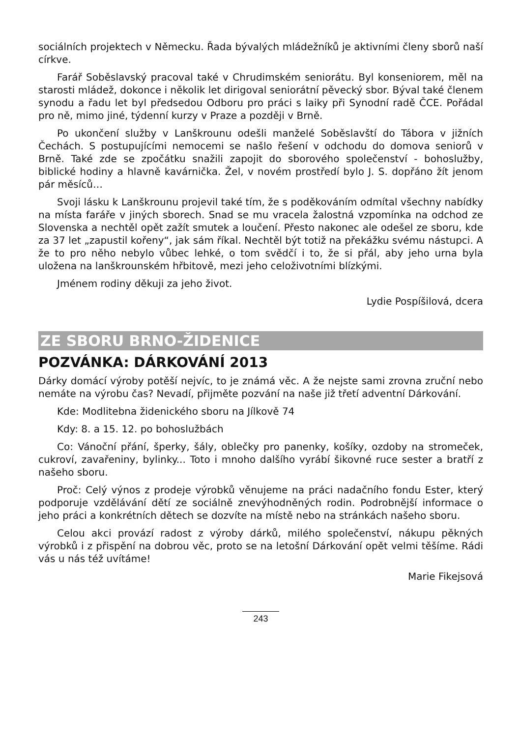sociálních projektech v Německu. Řada bývalých mládežníků je aktivními členy sborů naší církve.
Farář Soběslavský pracoval také v Chrudimském seniorátu. Byl konseniorem, měl na starosti mládež, dokonce i několik let dirigoval seniorátní pěvecký sbor. Býval také členem synodu a řadu let byl předsedou Odboru pro práci s laiky při Synodní radě ČCE. Pořádal pro ně, mimo jiné, týdenní kurzy v Praze a později v Brně.
Po ukončení služby v Lanškrounu odešli manželé Soběslavští do Tábora v jižních Čechách. S postupujícími nemocemi se našlo řešení v odchodu do domova seniorů v Brně. Také zde se zpočátku snažili zapojit do sborového společenství - bohoslužby, biblické hodiny a hlavně kavárnička. Žel, v novém prostředí bylo J. S. dopřáno žít jenom pár měsíců…
Svoji lásku k Lanškrounu projevil také tím, že s poděkováním odmítal všechny nabídky na místa faráře v jiných sborech. Snad se mu vracela žalostná vzpomínka na odchod ze Slovenska a nechtěl opět zažít smutek a loučení. Přesto nakonec ale odešel ze sboru, kde za 37 let „zapustil kořeny“, jak sám říkal. Nechtěl být totiž na překážku svému nástupci. A že to pro něho nebylo vůbec lehké, o tom svědčí i to, že si přál, aby jeho urna byla uložena na lanškrounském hřbitově, mezi jeho celoživotními blízkými.
Jménem rodiny děkuji za jeho život.
Lydie Pospíšilová, dcera
ZE SBORU BRNO-ŽIDENICE
POZVÁNKA: DÁRKOVÁNÍ 2013
Dárky domácí výroby potěší nejvíc, to je známá věc. A že nejste sami zrovna zruční nebo nemáte na výrobu čas? Nevadí, přijměte pozvání na naše již třetí adventní Dárkování.
Kde: Modlitebna židenického sboru na Jílkově 74
Kdy: 8. a 15. 12. po bohoslužbách
Co: Vánoční přání, šperky, šály, oblečky pro panenky, košíky, ozdoby na stromeček, cukroví, zavařeniny, bylinky... Toto i mnoho dalšího vyrábí šikovné ruce sester a bratří z našeho sboru.
Proč: Celý výnos z prodeje výrobků věnujeme na práci nadačního fondu Ester, který podporuje vzdělávání dětí ze sociálně znevýhodněných rodin. Podrobnější informace o jeho práci a konkrétních dětech se dozvíte na místě nebo na stránkách našeho sboru.
Celou akci provází radost z výroby dárků, milého společenství, nákupu pěkných výrobků i z přispění na dobrou věc, proto se na letošní Dárkování opět velmi těšíme. Rádi vás u nás též uvítáme!
Marie Fikejsová
243